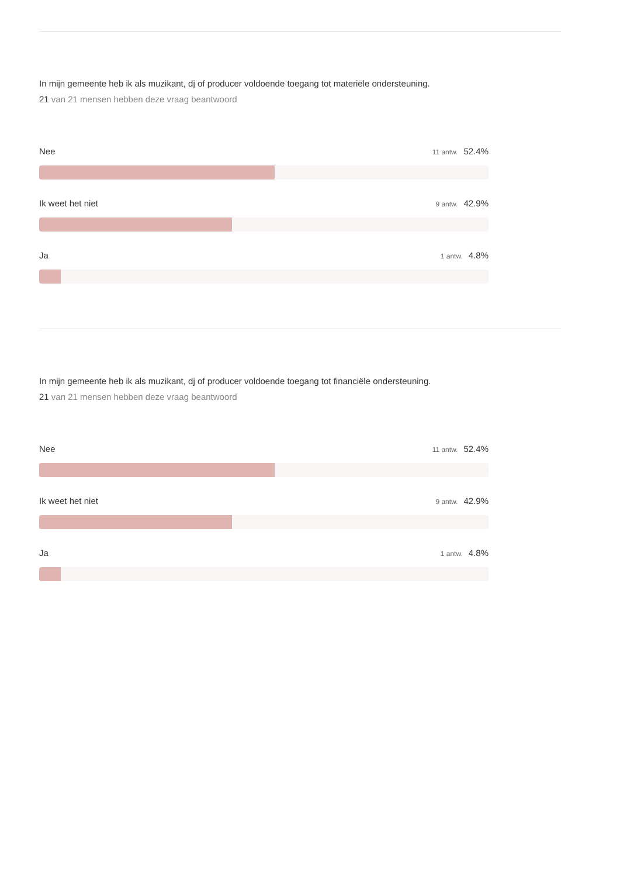In mijn gemeente heb ik als muzikant, dj of producer voldoende toegang tot materiële ondersteuning.
21 van 21 mensen hebben deze vraag beantwoord
Nee 11 antw. 52.4%
Ik weet het niet 9 antw. 42.9%
Ja 1 antw. 4.8%
In mijn gemeente heb ik als muzikant, dj of producer voldoende toegang tot financiële ondersteuning.
21 van 21 mensen hebben deze vraag beantwoord
Nee 11 antw. 52.4%
Ik weet het niet 9 antw. 42.9%
Ja 1 antw. 4.8%